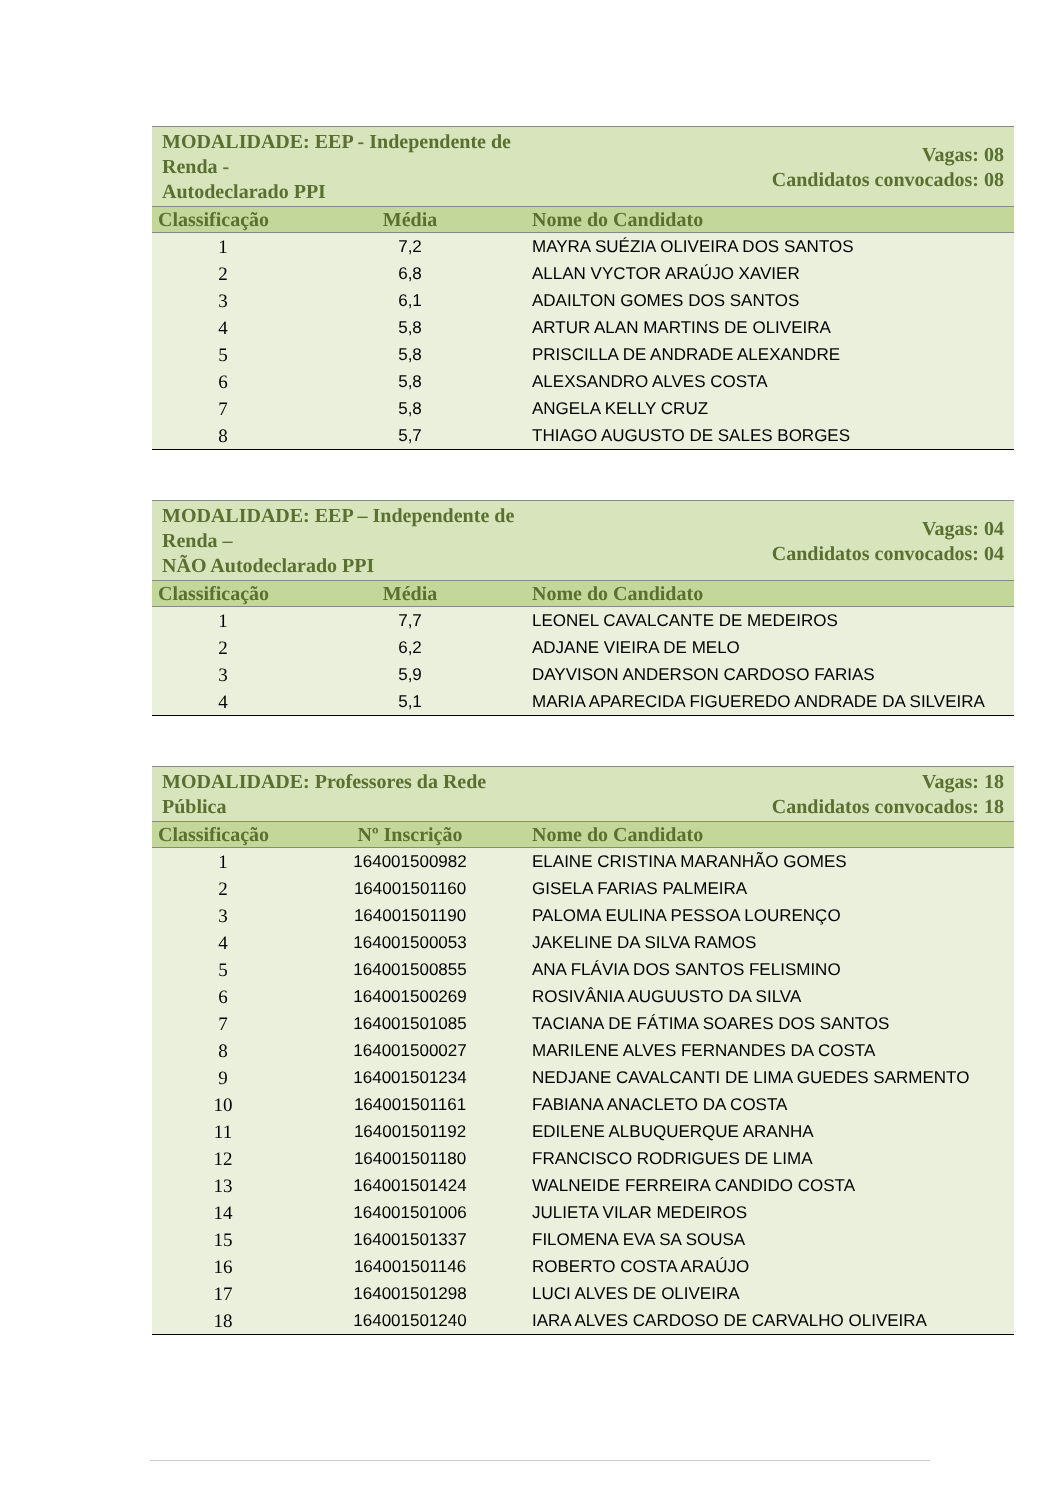| MODALIDADE: EEP - Independente de Renda - Autodeclarado PPI | | Vagas: 08 Candidatos convocados: 08 |
| Classificação | Média | Nome do Candidato |
| 1 | 7,2 | MAYRA SUÉZIA OLIVEIRA DOS SANTOS |
| 2 | 6,8 | ALLAN VYCTOR ARAÚJO XAVIER |
| 3 | 6,1 | ADAILTON GOMES DOS SANTOS |
| 4 | 5,8 | ARTUR ALAN MARTINS DE OLIVEIRA |
| 5 | 5,8 | PRISCILLA DE ANDRADE ALEXANDRE |
| 6 | 5,8 | ALEXSANDRO ALVES COSTA |
| 7 | 5,8 | ANGELA KELLY CRUZ |
| 8 | 5,7 | THIAGO AUGUSTO DE SALES BORGES |
| MODALIDADE: EEP – Independente de Renda – NÃO Autodeclarado PPI | | Vagas: 04 Candidatos convocados: 04 |
| Classificação | Média | Nome do Candidato |
| 1 | 7,7 | LEONEL CAVALCANTE DE MEDEIROS |
| 2 | 6,2 | ADJANE VIEIRA DE MELO |
| 3 | 5,9 | DAYVISON ANDERSON CARDOSO FARIAS |
| 4 | 5,1 | MARIA APARECIDA FIGUEREDO ANDRADE DA SILVEIRA |
| MODALIDADE: Professores da Rede Pública | | Vagas: 18 Candidatos convocados: 18 |
| Classificação | Nº Inscrição | Nome do Candidato |
| 1 | 164001500982 | ELAINE CRISTINA MARANHÃO GOMES |
| 2 | 164001501160 | GISELA FARIAS PALMEIRA |
| 3 | 164001501190 | PALOMA EULINA PESSOA LOURENÇO |
| 4 | 164001500053 | JAKELINE DA SILVA RAMOS |
| 5 | 164001500855 | ANA FLÁVIA DOS SANTOS FELISMINO |
| 6 | 164001500269 | ROSIVÂNIA AUGUUSTO DA SILVA |
| 7 | 164001501085 | TACIANA DE FÁTIMA SOARES DOS SANTOS |
| 8 | 164001500027 | MARILENE ALVES FERNANDES DA COSTA |
| 9 | 164001501234 | NEDJANE CAVALCANTI DE LIMA GUEDES SARMENTO |
| 10 | 164001501161 | FABIANA ANACLETO DA COSTA |
| 11 | 164001501192 | EDILENE ALBUQUERQUE ARANHA |
| 12 | 164001501180 | FRANCISCO RODRIGUES DE LIMA |
| 13 | 164001501424 | WALNEIDE FERREIRA CANDIDO COSTA |
| 14 | 164001501006 | JULIETA VILAR MEDEIROS |
| 15 | 164001501337 | FILOMENA EVA SA SOUSA |
| 16 | 164001501146 | ROBERTO COSTA ARAÚJO |
| 17 | 164001501298 | LUCI ALVES DE OLIVEIRA |
| 18 | 164001501240 | IARA ALVES CARDOSO DE CARVALHO OLIVEIRA |